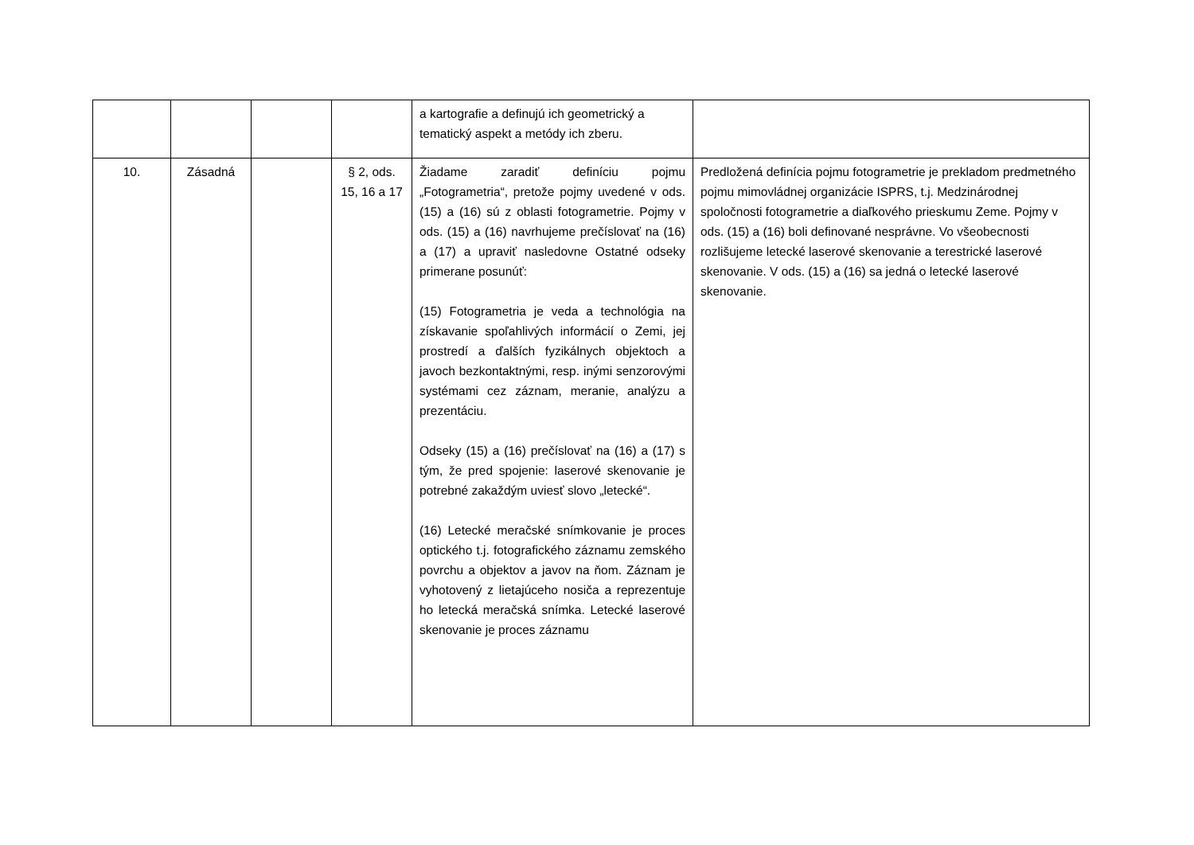| | | | | a kartografie a definujú ich geometrický a tematický aspekt a metódy ich zberu. | |
| 10. | Zásadná | | § 2, ods. 15, 16 a 17 | Žiadame zaradiť definíciu pojmu „Fotogrametria“, pretože pojmy uvedené v ods. (15) a (16) sú z oblasti fotogrametrie. Pojmy v ods. (15) a (16) navrhujeme prečíslovať na (16) a (17) a upraviť nasledovne Ostatné odseky primerane posunúť: (15) Fotogrametria je veda a technológia na získavanie spoľahlivých informácií o Zemi, jej prostredí a ďalších fyzikálnych objektoch a javoch bezkontaktnými, resp. inými senzorovými systémami cez záznam, meranie, analýzu a prezentáciu. Odseky (15) a (16) prečíslovať na (16) a (17) s tým, že pred spojenie: laserové skenovanie je potrebné zakaždým uviesť slovo „letecké“. (16) Letecké meračské snímkovanie je proces optického t.j. fotografického záznamu zemského povrchu a objektov a javov na ňom. Záznam je vyhotovený z lietajúceho nosiča a reprezentuje ho letecká meračská snímka. Letecké laserové skenovanie je proces záznamu | Predložená definícia pojmu fotogrametrie je prekladom predmetného pojmu mimovládnej organizácie ISPRS, t.j. Medzinárodnej spoločnosti fotogrametrie a diaľkového prieskumu Zeme. Pojmy v ods. (15) a (16) boli definované nesprávne. Vo všeobecnosti rozlišujeme letecké laserové skenovanie a terestrické laserové skenovanie. V ods. (15) a (16) sa jedná o letecké laserové skenovanie. |